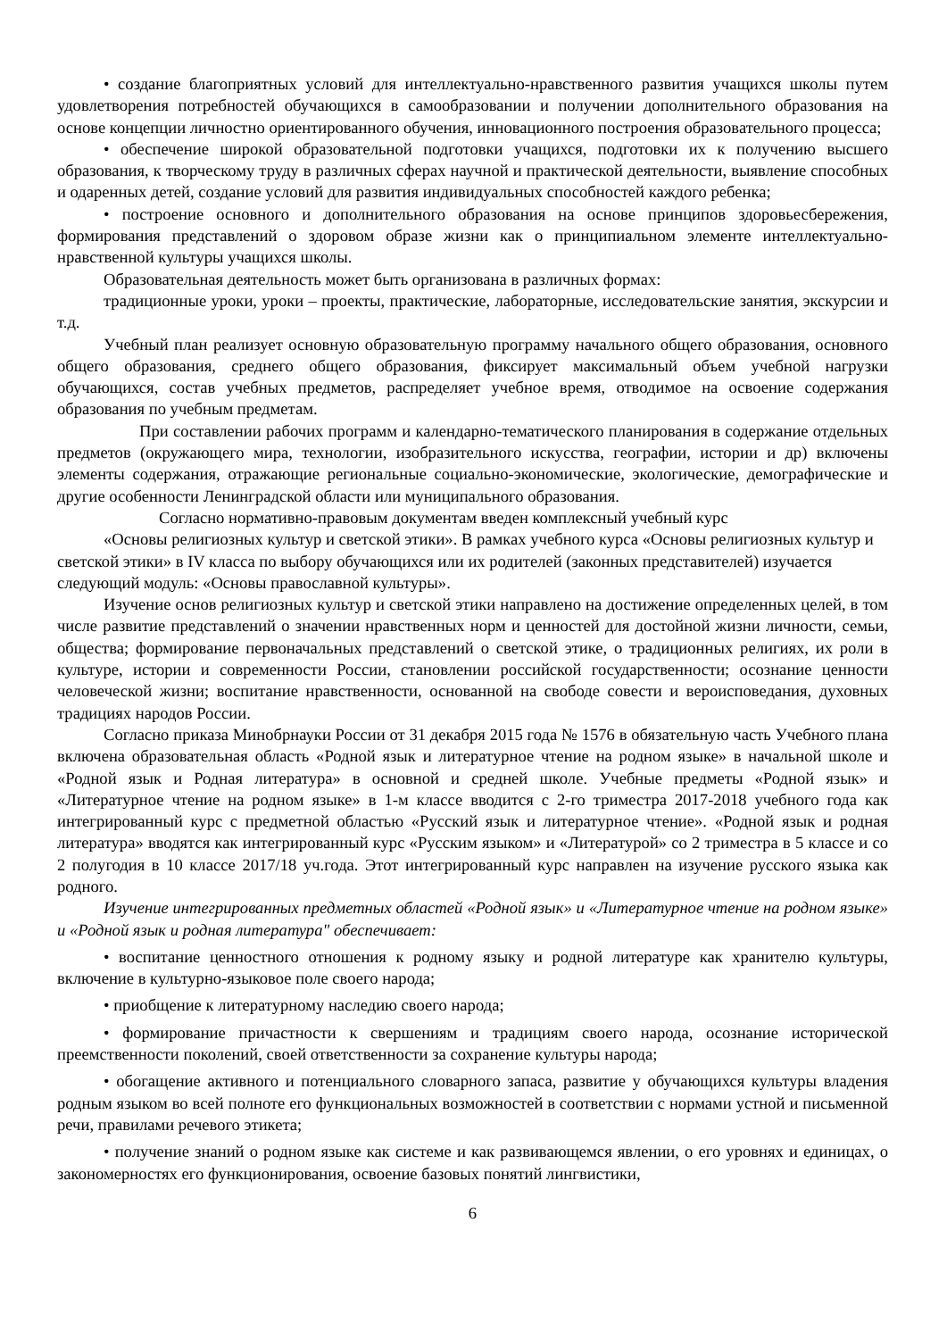• создание благоприятных условий для интеллектуально-нравственного развития учащихся школы путем удовлетворения потребностей обучающихся в самообразовании и получении дополнительного образования на основе концепции личностно ориентированного обучения, инновационного построения образовательного процесса;
• обеспечение широкой образовательной подготовки учащихся, подготовки их к получению высшего образования, к творческому труду в различных сферах научной и практической деятельности, выявление способных и одаренных детей, создание условий для развития индивидуальных способностей каждого ребенка;
• построение основного и дополнительного образования на основе принципов здоровьесбережения, формирования представлений о здоровом образе жизни как о принципиальном элементе интеллектуально-нравственной культуры учащихся школы.
Образовательная деятельность может быть организована в различных формах:
традиционные уроки, уроки – проекты, практические, лабораторные, исследовательские занятия, экскурсии и т.д.
Учебный план реализует основную образовательную программу начального общего образования, основного общего образования, среднего общего образования, фиксирует максимальный объем учебной нагрузки обучающихся, состав учебных предметов, распределяет учебное время, отводимое на освоение содержания образования по учебным предметам.
При составлении рабочих программ и календарно-тематического планирования в содержание отдельных предметов (окружающего мира, технологии, изобразительного искусства, географии, истории и др) включены элементы содержания, отражающие региональные социально-экономические, экологические, демографические и другие особенности Ленинградской области или муниципального образования.
Согласно нормативно-правовым документам введен комплексный учебный курс
«Основы религиозных культур и светской этики». В рамках учебного курса «Основы религиозных культур и светской этики» в IV класса по выбору обучающихся или их родителей (законных представителей) изучается следующий модуль: «Основы православной культуры».
Изучение основ религиозных культур и светской этики направлено на достижение определенных целей, в том числе развитие представлений о значении нравственных норм и ценностей для достойной жизни личности, семьи, общества; формирование первоначальных представлений о светской этике, о традиционных религиях, их роли в культуре, истории и современности России, становлении российской государственности; осознание ценности человеческой жизни; воспитание нравственности, основанной на свободе совести и вероисповедания, духовных традициях народов России.
Согласно приказа Минобрнауки России от 31 декабря 2015 года № 1576 в обязательную часть Учебного плана включена образовательная область «Родной язык и литературное чтение на родном языке» в начальной школе и «Родной язык и Родная литература» в основной и средней школе. Учебные предметы «Родной язык» и «Литературное чтение на родном языке» в 1-м классе вводится с 2-го триместра 2017-2018 учебного года как интегрированный курс с предметной областью «Русский язык и литературное чтение». «Родной язык и родная литература» вводятся как интегрированный курс «Русским языком» и «Литературой» со 2 триместра в 5 классе и со 2 полугодия в 10 классе 2017/18 уч.года. Этот интегрированный курс направлен на изучение русского языка как родного.
Изучение интегрированных предметных областей «Родной язык» и «Литературное чтение на родном языке» и «Родной язык и родная литература" обеспечивает:
• воспитание ценностного отношения к родному языку и родной литературе как хранителю культуры, включение в культурно-языковое поле своего народа;
• приобщение к литературному наследию своего народа;
• формирование причастности к свершениям и традициям своего народа, осознание исторической преемственности поколений, своей ответственности за сохранение культуры народа;
• обогащение активного и потенциального словарного запаса, развитие у обучающихся культуры владения родным языком во всей полноте его функциональных возможностей в соответствии с нормами устной и письменной речи, правилами речевого этикета;
• получение знаний о родном языке как системе и как развивающемся явлении, о его уровнях и единицах, о закономерностях его функционирования, освоение базовых понятий лингвистики,
6